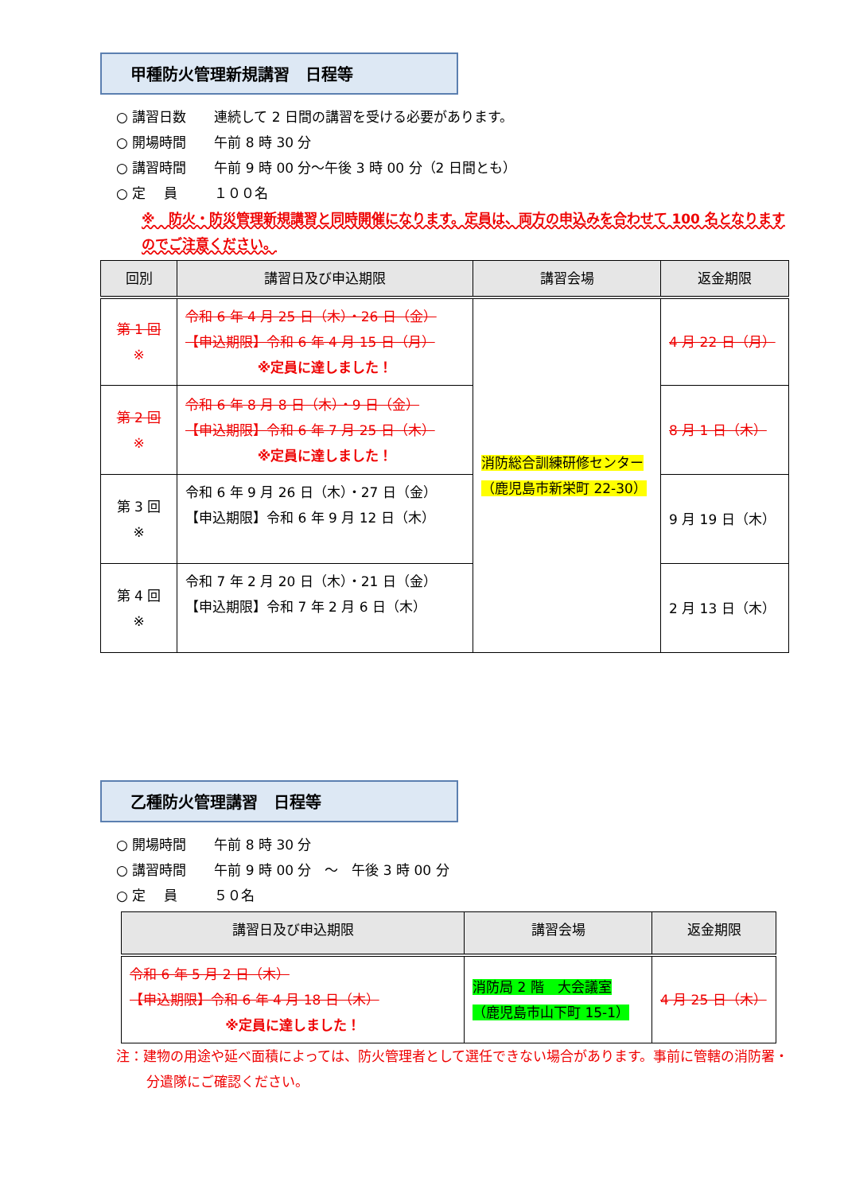甲種防火管理新規講習　日程等
○ 講習日数 連続して 2 日間の講習を受ける必要があります。
○ 開場時間 午前 8 時 30 分
○ 講習時間 午前 9 時 00 分～午後 3 時 00 分（2 日間とも）
○ 定　 員 １００名
※　防火・防災管理新規講習と同時開催になります。定員は、両方の申込みを合わせて 100 名となりますのでご注意ください。
| 回別 | 講習日及び申込期限 | 講習会場 | 返金期限 |
| --- | --- | --- | --- |
| 第 1 回 ※ | 令和 6 年 4 月 25 日（木）・26 日（金） 【申込期限】令和 6 年 4 月 15 日（月） ※定員に達しました！ | 消防総合訓練研修センター （鹿児島市新栄町 22-30） | 4 月 22 日（月） |
| 第 2 回 ※ | 令和 6 年 8 月 8 日（木）・9 日（金） 【申込期限】令和 6 年 7 月 25 日（木） ※定員に達しました！ | | 8 月 1 日（木） |
| 第 3 回 ※ | 令和 6 年 9 月 26 日（木）・27 日（金） 【申込期限】令和 6 年 9 月 12 日（木） | | 9 月 19 日（木） |
| 第 4 回 ※ | 令和 7 年 2 月 20 日（木）・21 日（金） 【申込期限】令和 7 年 2 月 6 日（木） | | 2 月 13 日（木） |
乙種防火管理講習　日程等
○ 開場時間 午前 8 時 30 分
○ 講習時間 午前 9 時 00 分　～　午後 3 時 00 分
○ 定　 員 ５０名
| 講習日及び申込期限 | 講習会場 | 返金期限 |
| --- | --- | --- |
| 令和 6 年 5 月 2 日（木） 【申込期限】令和 6 年 4 月 18 日（木） ※定員に達しました！ | 消防局 2 階 大会議室 （鹿児島市山下町 15-1） | 4 月 25 日（木） |
注：建物の用途や延べ面積によっては、防火管理者として選任できない場合があります。事前に管轄の消防署・分遣隊にご確認ください。